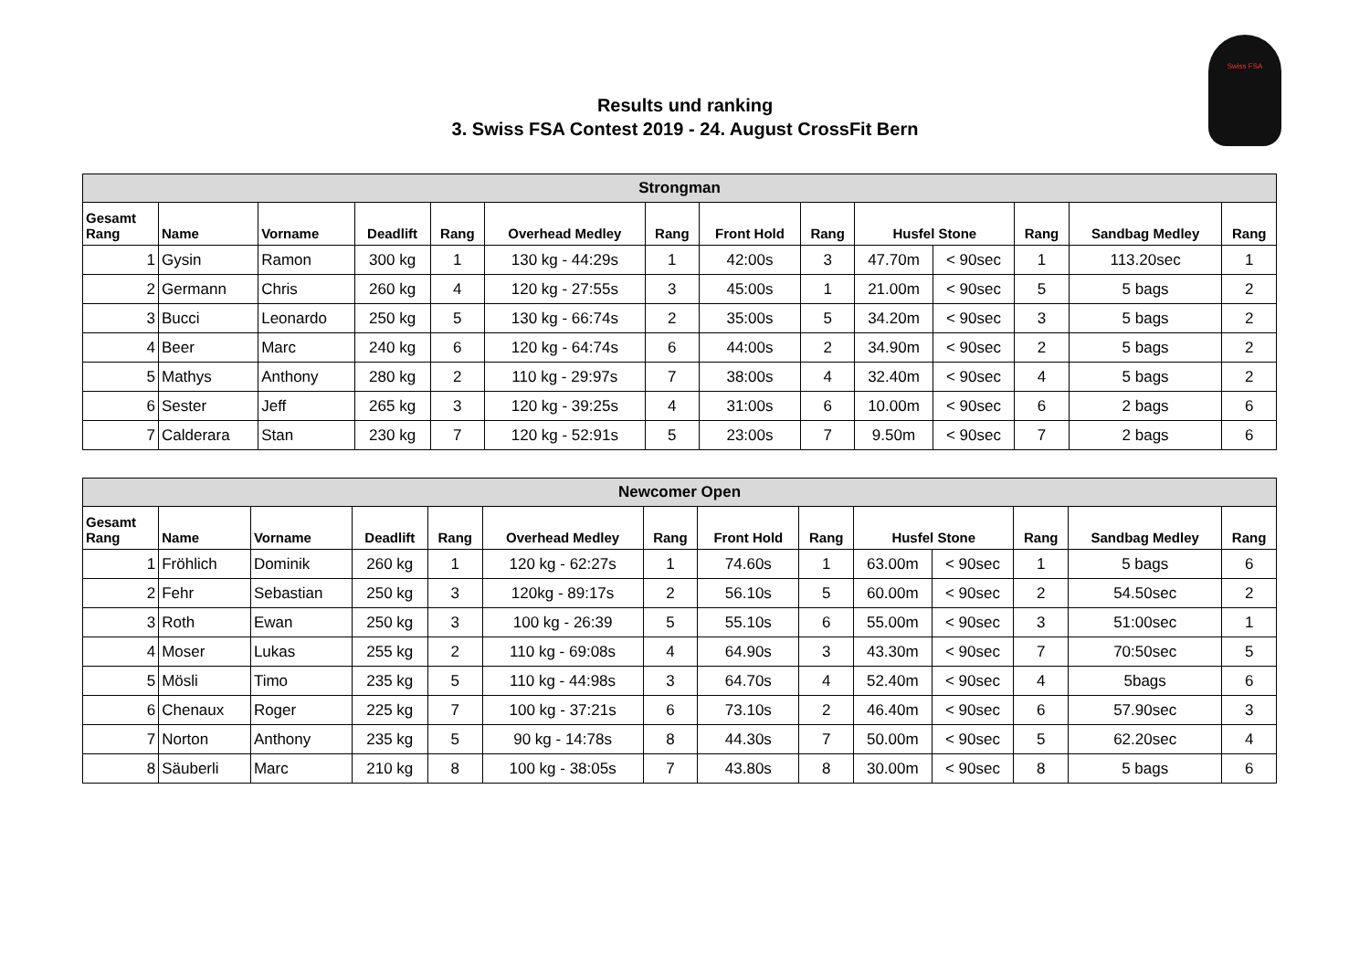Results und ranking
3. Swiss FSA Contest 2019 - 24. August CrossFit Bern
Swiss FSA
| Strongman | | | | | | | | | | | | | |
| --- | --- | --- | --- | --- | --- | --- | --- | --- | --- | --- | --- | --- | --- |
| Gesamt Rang | Name | Vorname | Deadlift | Rang | Overhead Medley | Rang | Front Hold | Rang | Husfel Stone | | Rang | Sandbag Medley | Rang |
| 1 | Gysin | Ramon | 300 kg | 1 | 130 kg - 44:29s | 1 | 42:00s | 3 | 47.70m | < 90sec | 1 | 113.20sec | 1 |
| 2 | Germann | Chris | 260 kg | 4 | 120 kg - 27:55s | 3 | 45:00s | 1 | 21.00m | < 90sec | 5 | 5 bags | 2 |
| 3 | Bucci | Leonardo | 250 kg | 5 | 130 kg - 66:74s | 2 | 35:00s | 5 | 34.20m | < 90sec | 3 | 5 bags | 2 |
| 4 | Beer | Marc | 240 kg | 6 | 120 kg - 64:74s | 6 | 44:00s | 2 | 34.90m | < 90sec | 2 | 5 bags | 2 |
| 5 | Mathys | Anthony | 280 kg | 2 | 110 kg - 29:97s | 7 | 38:00s | 4 | 32.40m | < 90sec | 4 | 5 bags | 2 |
| 6 | Sester | Jeff | 265 kg | 3 | 120 kg - 39:25s | 4 | 31:00s | 6 | 10.00m | < 90sec | 6 | 2 bags | 6 |
| 7 | Calderara | Stan | 230 kg | 7 | 120 kg - 52:91s | 5 | 23:00s | 7 | 9.50m | < 90sec | 7 | 2 bags | 6 |
| Newcomer Open | | | | | | | | | | | | | |
| --- | --- | --- | --- | --- | --- | --- | --- | --- | --- | --- | --- | --- | --- |
| Gesamt Rang | Name | Vorname | Deadlift | Rang | Overhead Medley | Rang | Front Hold | Rang | Husfel Stone | | Rang | Sandbag Medley | Rang |
| 1 | Fröhlich | Dominik | 260 kg | 1 | 120 kg - 62:27s | 1 | 74.60s | 1 | 63.00m | < 90sec | 1 | 5 bags | 6 |
| 2 | Fehr | Sebastian | 250 kg | 3 | 120kg - 89:17s | 2 | 56.10s | 5 | 60.00m | < 90sec | 2 | 54.50sec | 2 |
| 3 | Roth | Ewan | 250 kg | 3 | 100 kg - 26:39 | 5 | 55.10s | 6 | 55.00m | < 90sec | 3 | 51:00sec | 1 |
| 4 | Moser | Lukas | 255 kg | 2 | 110 kg - 69:08s | 4 | 64.90s | 3 | 43.30m | < 90sec | 7 | 70:50sec | 5 |
| 5 | Mösli | Timo | 235 kg | 5 | 110 kg - 44:98s | 3 | 64.70s | 4 | 52.40m | < 90sec | 4 | 5bags | 6 |
| 6 | Chenaux | Roger | 225 kg | 7 | 100 kg - 37:21s | 6 | 73.10s | 2 | 46.40m | < 90sec | 6 | 57.90sec | 3 |
| 7 | Norton | Anthony | 235 kg | 5 | 90 kg - 14:78s | 8 | 44.30s | 7 | 50.00m | < 90sec | 5 | 62.20sec | 4 |
| 8 | Säuberli | Marc | 210 kg | 8 | 100 kg - 38:05s | 7 | 43.80s | 8 | 30.00m | < 90sec | 8 | 5 bags | 6 |